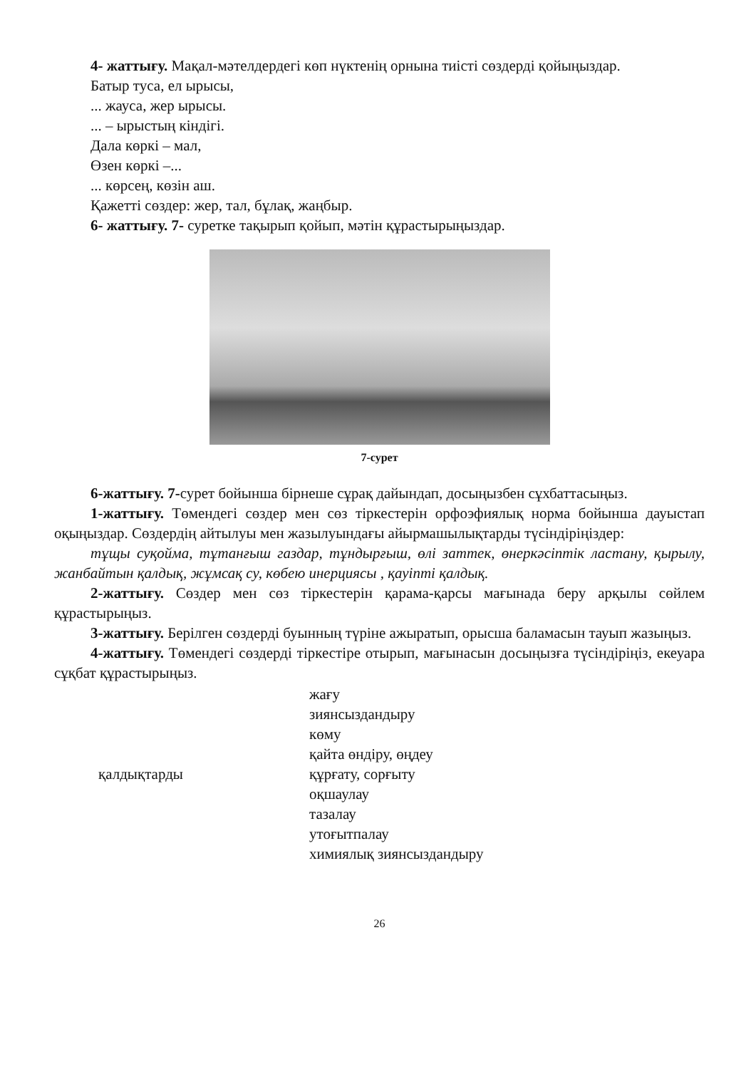4- жаттығу. Мақал-мәтелдердегі көп нүктенің орнына тиісті сөздерді қойыңыздар.
Батыр туса, ел ырысы,
... жауса, жер ырысы.
... – ырыстың кіндігі.
Дала көркі – мал,
Өзен көркі –...
... көрсең, көзін аш.
Қажетті сөздер: жер, тал, бұлақ, жаңбыр.
6- жаттығу. 7- суретке тақырып қойып, мәтін құрастырыңыздар.
7-сурет
6-жаттығу. 7-сурет бойынша бірнеше сұрақ дайындап, досыңызбен сұхбаттасыңыз.
1-жаттығу. Төмендегі сөздер мен сөз тіркестерін орфоэфиялық норма бойынша дауыстап оқыңыздар. Сөздердің айтылуы мен жазылуындағы айырмашылықтарды түсіндіріңіздер:
тұщы суқойма, тұтанғыш газдар, тұндырғыш, өлі заттек, өнеркәсіптік ластану, қырылу, жанбайтын қалдық, жұмсақ су, көбею инерциясы , қауіпті қалдық.
2-жаттығу. Сөздер мен сөз тіркестерін қарама-қарсы мағынада беру арқылы сөйлем құрастырыңыз.
3-жаттығу. Берілген сөздерді буынның түріне ажыратып, орысша баламасын тауып жазыңыз.
4-жаттығу. Төмендегі сөздерді тіркестіре отырып, мағынасын досыңызға түсіндіріңіз, екеуара сұқбат құрастырыңыз.
қалдықтарды жағу
зиянсыздандыру
көму
қайта өндіру, өңдеу
құрғату, сорғыту
оқшаулау
тазалау
утоғытпалау
химиялық зиянсыздандыру
26